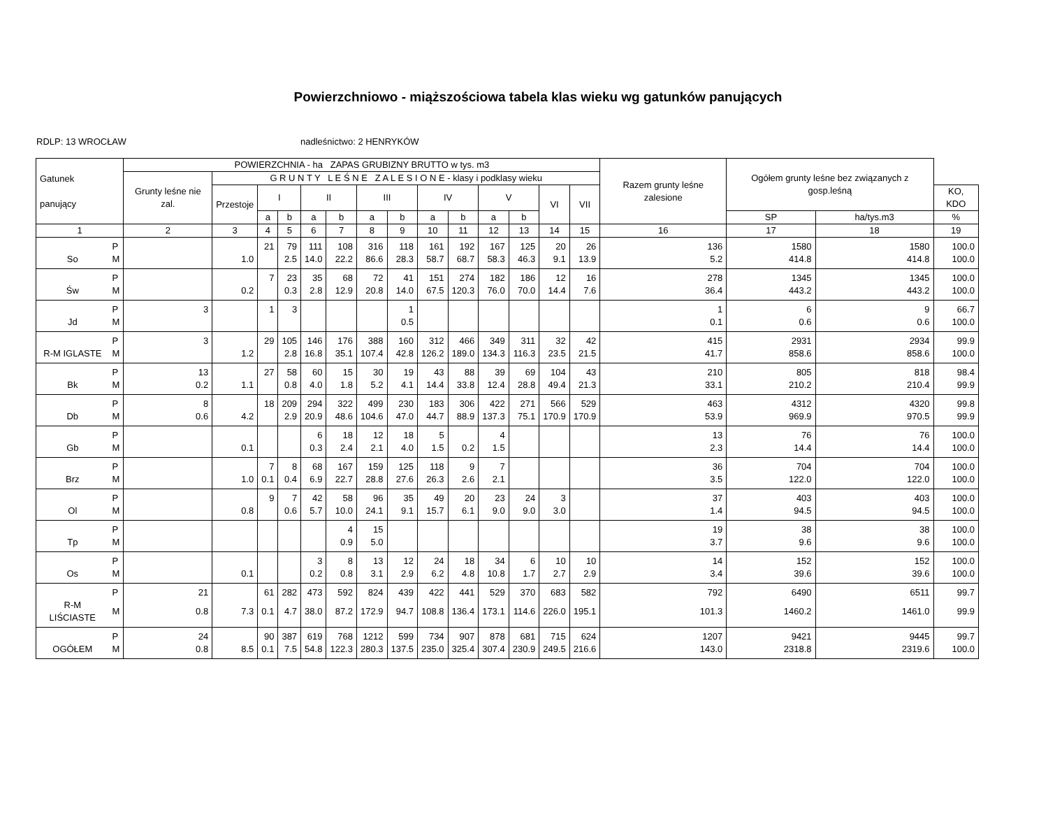Powierzchniowo - miąższościowa tabela klas wieku wg gatunków panujących
RDLP: 13 WROCŁAW nadleśnictwo: 2 HENRYKÓW
| Gatunek panujący | | POWIERZCHNIA - ha ZAPAS GRUBIZNY BRUTTO w tys. m3 | | | | | | | | | | | | | | Razem grunty leśne zalesione | Ogółem grunty leśne bez związanych z gosp.leśną | | |
| --- | --- | --- | --- | --- | --- | --- | --- | --- | --- | --- | --- | --- | --- | --- | --- | --- | --- | --- | --- |
| | | Grunty leśne nie zal. | G R U N T Y L E Ś N E Z A L E S I O N E - klasy i podklasy wieku | | | | | | | | | | | | | | | | |
| | | | Przestoje | I | | II | | III | | IV | | V | | VI | VII | | | | KO, KDO |
| | | | | a | b | a | b | a | b | a | b | a | b | | | | SP | ha/tys.m3 | % |
| 1 | | 2 | 3 | 4 | 5 | 6 | 7 | 8 | 9 | 10 | 11 | 12 | 13 | 14 | 15 | 16 | 17 | 18 | 19 |
| | P | | | 21 | 79 | 111 | 108 | 316 | 118 | 161 | 192 | 167 | 125 | 20 | 26 | 136 | 1580 | 1580 | 100.0 |
| So | M | | 1.0 | | 2.5 | 14.0 | 22.2 | 86.6 | 28.3 | 58.7 | 68.7 | 58.3 | 46.3 | 9.1 | 13.9 | 5.2 | 414.8 | 414.8 | 100.0 |
| | P | | | 7 | 23 | 35 | 68 | 72 | 41 | 151 | 274 | 182 | 186 | 12 | 16 | 278 | 1345 | 1345 | 100.0 |
| Św | M | | 0.2 | | 0.3 | 2.8 | 12.9 | 20.8 | 14.0 | 67.5 | 120.3 | 76.0 | 70.0 | 14.4 | 7.6 | 36.4 | 443.2 | 443.2 | 100.0 |
| | P | 3 | | 1 | 3 | | | | 1 | | | | | | | 1 | 6 | 9 | 66.7 |
| Jd | M | | | | | | | | 0.5 | | | | | | | 0.1 | 0.6 | 0.6 | 100.0 |
| | P | 3 | | 29 | 105 | 146 | 176 | 388 | 160 | 312 | 466 | 349 | 311 | 32 | 42 | 415 | 2931 | 2934 | 99.9 |
| R-M IGLASTE | M | | 1.2 | | 2.8 | 16.8 | 35.1 | 107.4 | 42.8 | 126.2 | 189.0 | 134.3 | 116.3 | 23.5 | 21.5 | 41.7 | 858.6 | 858.6 | 100.0 |
| | P | 13 | | 27 | 58 | 60 | 15 | 30 | 19 | 43 | 88 | 39 | 69 | 104 | 43 | 210 | 805 | 818 | 98.4 |
| Bk | M | 0.2 | 1.1 | | 0.8 | 4.0 | 1.8 | 5.2 | 4.1 | 14.4 | 33.8 | 12.4 | 28.8 | 49.4 | 21.3 | 33.1 | 210.2 | 210.4 | 99.9 |
| | P | 8 | | 18 | 209 | 294 | 322 | 499 | 230 | 183 | 306 | 422 | 271 | 566 | 529 | 463 | 4312 | 4320 | 99.8 |
| Db | M | 0.6 | 4.2 | | 2.9 | 20.9 | 48.6 | 104.6 | 47.0 | 44.7 | 88.9 | 137.3 | 75.1 | 170.9 | 170.9 | 53.9 | 969.9 | 970.5 | 99.9 |
| | P | | | | | 6 | 18 | 12 | 18 | 5 | | 4 | | | | 13 | 76 | 76 | 100.0 |
| Gb | M | | 0.1 | | | 0.3 | 2.4 | 2.1 | 4.0 | 1.5 | 0.2 | 1.5 | | | | 2.3 | 14.4 | 14.4 | 100.0 |
| | P | | | 7 | 8 | 68 | 167 | 159 | 125 | 118 | 9 | 7 | | | | 36 | 704 | 704 | 100.0 |
| Brz | M | | 1.0 | 0.1 | 0.4 | 6.9 | 22.7 | 28.8 | 27.6 | 26.3 | 2.6 | 2.1 | | | | 3.5 | 122.0 | 122.0 | 100.0 |
| | P | | | 9 | 7 | 42 | 58 | 96 | 35 | 49 | 20 | 23 | 24 | 3 | | 37 | 403 | 403 | 100.0 |
| Ol | M | | 0.8 | | 0.6 | 5.7 | 10.0 | 24.1 | 9.1 | 15.7 | 6.1 | 9.0 | 9.0 | 3.0 | | 1.4 | 94.5 | 94.5 | 100.0 |
| | P | | | | | | 4 | 15 | | | | | | | | 19 | 38 | 38 | 100.0 |
| Tp | M | | | | | | 0.9 | 5.0 | | | | | | | | 3.7 | 9.6 | 9.6 | 100.0 |
| | P | | | | | 3 | 8 | 13 | 12 | 24 | 18 | 34 | 6 | 10 | 10 | 14 | 152 | 152 | 100.0 |
| Os | M | | 0.1 | | | 0.2 | 0.8 | 3.1 | 2.9 | 6.2 | 4.8 | 10.8 | 1.7 | 2.7 | 2.9 | 3.4 | 39.6 | 39.6 | 100.0 |
| | P | 21 | | 61 | 282 | 473 | 592 | 824 | 439 | 422 | 441 | 529 | 370 | 683 | 582 | 792 | 6490 | 6511 | 99.7 |
| R-M LIŚCIASTE | M | 0.8 | 7.3 | 0.1 | 4.7 | 38.0 | 87.2 | 172.9 | 94.7 | 108.8 | 136.4 | 173.1 | 114.6 | 226.0 | 195.1 | 101.3 | 1460.2 | 1461.0 | 99.9 |
| | P | 24 | | 90 | 387 | 619 | 768 | 1212 | 599 | 734 | 907 | 878 | 681 | 715 | 624 | 1207 | 9421 | 9445 | 99.7 |
| OGÓŁEM | M | 0.8 | 8.5 | 0.1 | 7.5 | 54.8 | 122.3 | 280.3 | 137.5 | 235.0 | 325.4 | 307.4 | 230.9 | 249.5 | 216.6 | 143.0 | 2318.8 | 2319.6 | 100.0 |